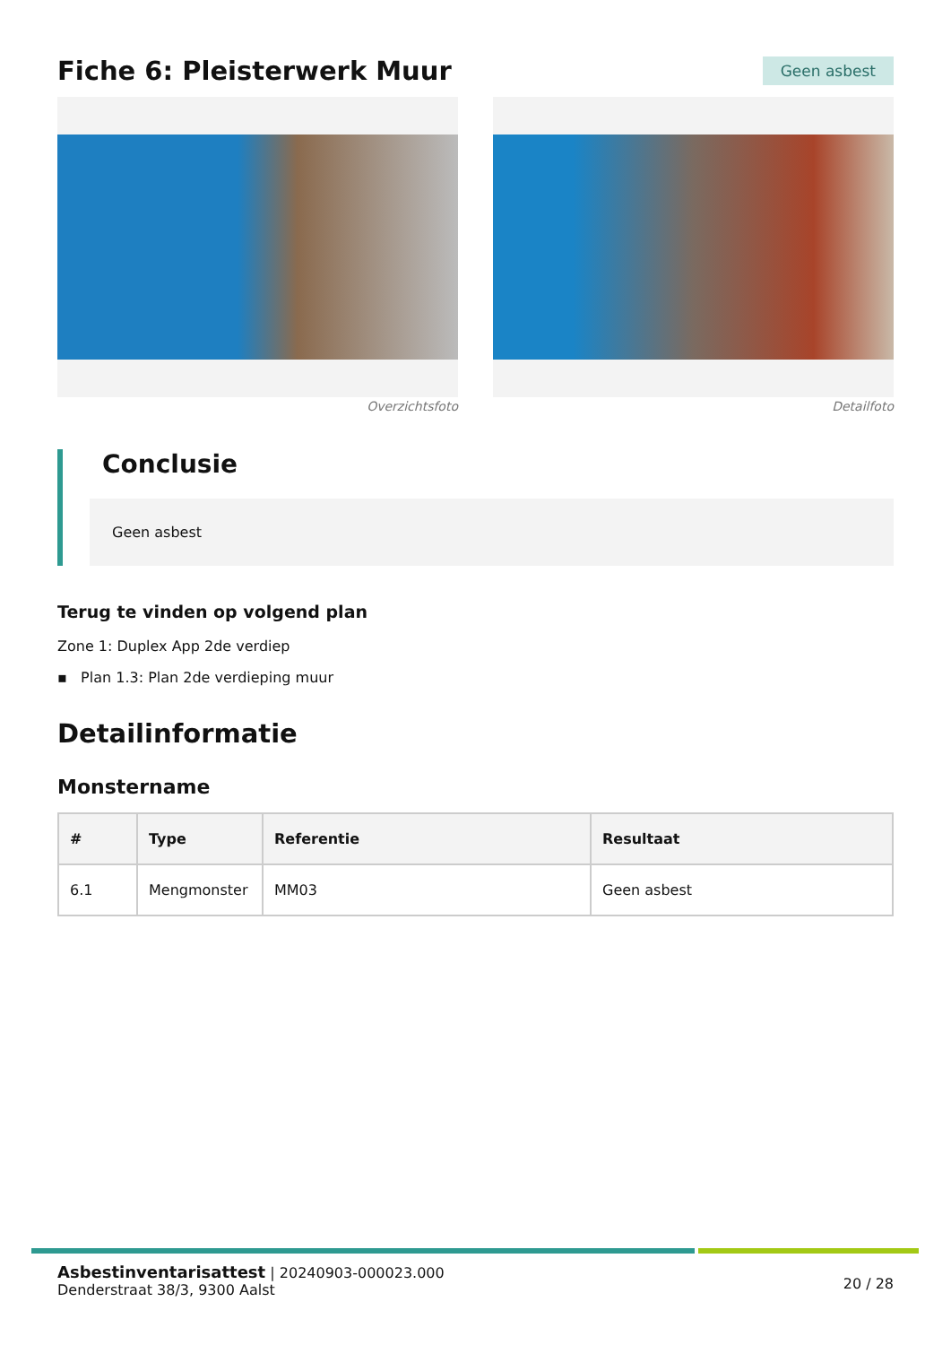Fiche 6: Pleisterwerk Muur
Geen asbest
Overzichtsfoto Detailfoto
Conclusie
Geen asbest
Terug te vinden op volgend plan
Zone 1: Duplex App 2de verdiep
▪ Plan 1.3: Plan 2de verdieping muur
Detailinformatie
Monstername
| # | Type | Referentie | Resultaat |
| --- | --- | --- | --- |
| 6.1 | Mengmonster | MM03 | Geen asbest |
Asbestinventarisattest | 20240903-000023.000
Denderstraat 38/3, 9300 Aalst
20 / 28